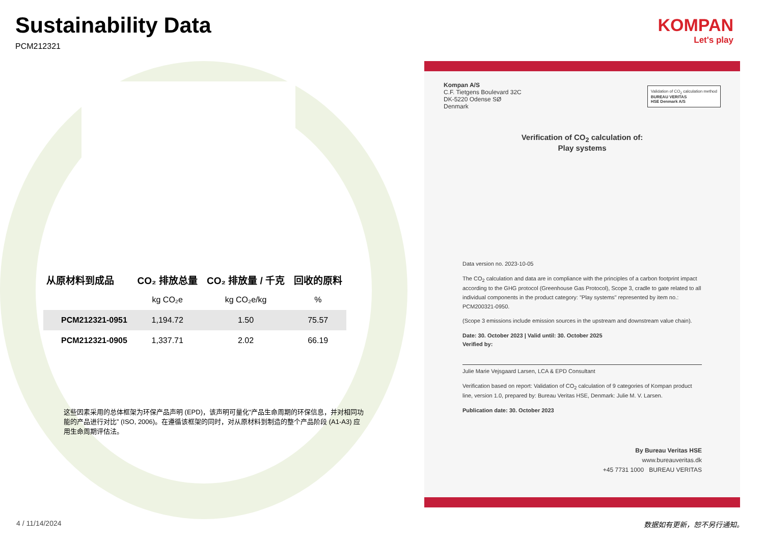KOMPAN
Let's play
Sustainability Data
PCM212321
| 从原材料到成品 | CO₂ 排放总量 | CO₂ 排放量 / 千克 | 回收的原料 |
| --- | --- | --- | --- |
| | kg CO₂e | kg CO₂e/kg | % |
| PCM212321-0951 | 1,194.72 | 1.50 | 75.57 |
| PCM212321-0905 | 1,337.71 | 2.02 | 66.19 |
这些因素采用的总体框架为环保产品声明 (EPD)，该声明可量化“产品生命周期的环保信息，并对相同功能的产品进行对比” (ISO, 2006)。在遵循该框架的同时，对从原材料到制造的整个产品阶段 (A1-A3) 应用生命周期评估法。
Kompan A/S
C.F. Tietgens Boulevard 32C
DK-5220 Odense SØ
Denmark
Validation of CO<sub>2</sub> calculation method
BUREAU VERITAS
HSE Denmark A/S
Verification of CO<sub>2</sub> calculation of:
Play systems
Data version no. 2023-10-05
The CO<sub>2</sub> calculation and data are in compliance with the principles of a carbon footprint impact according to the GHG protocol (Greenhouse Gas Protocol), Scope 3, cradle to gate related to all individual components in the product category: "Play systems" represented by item no.: PCM200321-0950.
(Scope 3 emissions include emission sources in the upstream and downstream value chain).
Date: 30. October 2023 | Valid until: 30. October 2025
Verified by:
Julie Marie Vejsgaard Larsen, LCA & EPD Consultant
Verification based on report: Validation of CO<sub>2</sub> calculation of 9 categories of Kompan product line, version 1.0, prepared by: Bureau Veritas HSE, Denmark: Julie M. V. Larsen.
Publication date: 30. October 2023
By Bureau Veritas HSE
www.bureauveritas.dk
+45 7731 1000 BUREAU VERITAS
4 / 11/14/2024 数据如有更新，恕不另行通知。